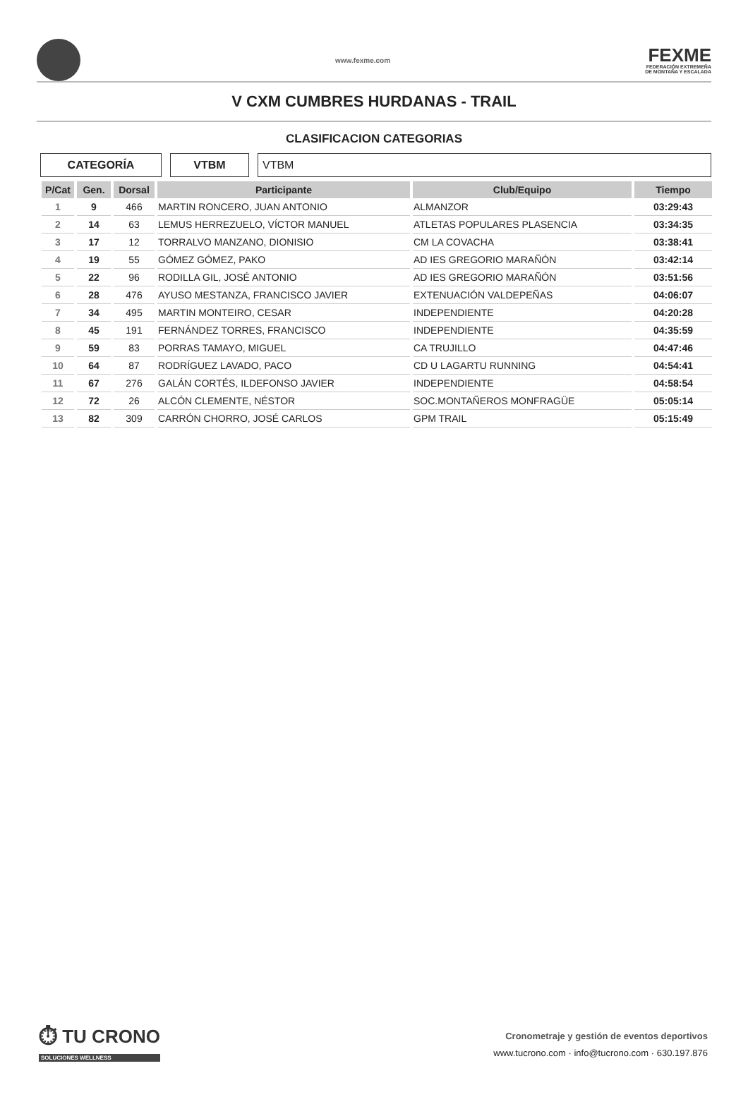www.fexme.com
FEXME
FEDERACIÓN EXTREMEÑA
DE MONTAÑA Y ESCALADA
V CXM CUMBRES HURDANAS - TRAIL
CLASIFICACION CATEGORIAS
CATEGORÍA VTBM VTBM
| P/Cat | Gen. | Dorsal | Participante | Club/Equipo | Tiempo |
| --- | --- | --- | --- | --- | --- |
| 1 | 9 | 466 | MARTIN RONCERO, JUAN ANTONIO | ALMANZOR | 03:29:43 |
| 2 | 14 | 63 | LEMUS HERREZUELO, VÍCTOR MANUEL | ATLETAS POPULARES PLASENCIA | 03:34:35 |
| 3 | 17 | 12 | TORRALVO MANZANO, DIONISIO | CM LA COVACHA | 03:38:41 |
| 4 | 19 | 55 | GÓMEZ GÓMEZ, PAKO | AD IES GREGORIO MARAÑÓN | 03:42:14 |
| 5 | 22 | 96 | RODILLA GIL, JOSÉ ANTONIO | AD IES GREGORIO MARAÑÓN | 03:51:56 |
| 6 | 28 | 476 | AYUSO MESTANZA, FRANCISCO JAVIER | EXTENUACIÓN VALDEPEÑAS | 04:06:07 |
| 7 | 34 | 495 | MARTIN MONTEIRO, CESAR | INDEPENDIENTE | 04:20:28 |
| 8 | 45 | 191 | FERNÁNDEZ TORRES, FRANCISCO | INDEPENDIENTE | 04:35:59 |
| 9 | 59 | 83 | PORRAS TAMAYO, MIGUEL | CA TRUJILLO | 04:47:46 |
| 10 | 64 | 87 | RODRÍGUEZ LAVADO, PACO | CD U LAGARTU RUNNING | 04:54:41 |
| 11 | 67 | 276 | GALÁN CORTÉS, ILDEFONSO JAVIER | INDEPENDIENTE | 04:58:54 |
| 12 | 72 | 26 | ALCÓN CLEMENTE, NÉSTOR | SOC.MONTAÑEROS MONFRAGÜE | 05:05:14 |
| 13 | 82 | 309 | CARRÓN CHORRO, JOSÉ CARLOS | GPM TRAIL | 05:15:49 |
⏱ TU CRONO
SOLUCIONES WELLNESS
Cronometraje y gestión de eventos deportivos
www.tucrono.com · info@tucrono.com · 630.197.876